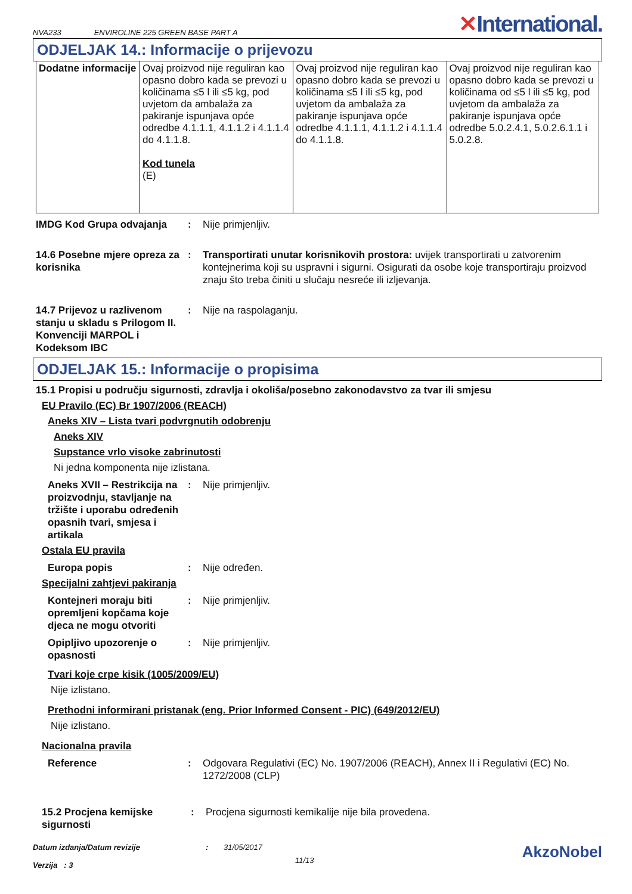NVA233 ENVIROLINE 225 GREEN BASE PART A ✕International.
ODJELJAK 14.: Informacije o prijevozu
| Dodatne informacije | Ovaj proizvod nije reguliran kao opasno dobro kada se prevozi u količinama ≤5 l ili ≤5 kg, pod uvjetom da ambalaža za pakiranje ispunjava opće odredbe 4.1.1.1, 4.1.1.2 i 4.1.1.4 do 4.1.1.8. Kod tunela (E) | Ovaj proizvod nije reguliran kao opasno dobro kada se prevozi u količinama ≤5 l ili ≤5 kg, pod uvjetom da ambalaža za pakiranje ispunjava opće odredbe 4.1.1.1, 4.1.1.2 i 4.1.1.4 do 4.1.1.8. | Ovaj proizvod nije reguliran kao opasno dobro kada se prevozi u količinama od ≤5 l ili ≤5 kg, pod uvjetom da ambalaža za pakiranje ispunjava opće odredbe 5.0.2.4.1, 5.0.2.6.1.1 i 5.0.2.8. |
IMDG Kod Grupa odvajanja : Nije primjenljiv.
14.6 Posebne mjere opreza za korisnika
: Transportirati unutar korisnikovih prostora: uvijek transportirati u zatvorenim kontejnerima koji su uspravni i sigurni. Osigurati da osobe koje transportiraju proizvod znaju što treba činiti u slučaju nesreće ili izljevanja.
14.7 Prijevoz u razlivenom stanju u skladu s Prilogom II. Konvenciji MARPOL i Kodeksom IBC
: Nije na raspolaganju.
ODJELJAK 15.: Informacije o propisima
15.1 Propisi u području sigurnosti, zdravlja i okoliša/posebno zakonodavstvo za tvar ili smjesu
EU Pravilo (EC) Br 1907/2006 (REACH)
Aneks XIV – Lista tvari podvrgnutih odobrenju
Aneks XIV
Supstance vrlo visoke zabrinutosti
Ni jedna komponenta nije izlistana.
Aneks XVII – Restrikcija na proizvodnju, stavljanje na tržište i uporabu određenih opasnih tvari, smjesa i artikala
: Nije primjenljiv.
Ostala EU pravila
Europa popis : Nije određen.
Specijalni zahtjevi pakiranja
Kontejneri moraju biti opremljeni kopčama koje djeca ne mogu otvoriti
: Nije primjenljiv.
Opipljivo upozorenje o opasnosti
: Nije primjenljiv.
Tvari koje crpe kisik (1005/2009/EU)
Nije izlistano.
Prethodni informirani pristanak (eng. Prior Informed Consent - PIC) (649/2012/EU)
Nije izlistano.
Nacionalna pravila
Reference : Odgovara Regulativi (EC) No. 1907/2006 (REACH), Annex II i Regulativi (EC) No. 1272/2008 (CLP)
15.2 Procjena kemijske sigurnosti
: Procjena sigurnosti kemikalije nije bila provedena.
Datum izdanja/Datum revizije
Verzija : 3
: 31/05/2017
11/13
AkzoNobel